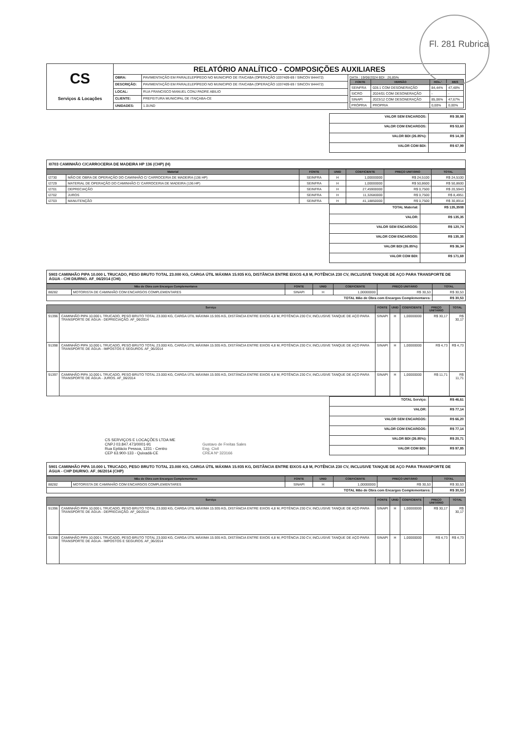Fl. 281 Rubrica
| CS Serviços & Locações | RELATÓRIO ANALÍTICO - COMPOSIÇÕES AUXILIARES | | |
| | OBRA: | PAVIMENTAÇÃO EM PARALELEPÍPEDO NO MUNICIPIO DE ITAICABA (OPERAÇÃO 1037409-69 / SINCOV 844472) | DATA : 19/06/2024 BDI : 26,85% / FONTE / VERSÃO / HORA / MES / / --- / --- / --- / --- / / SEINFRA / 028.1 COM DESONERAÇÃO / 84,44% / 47,48% / / SICRO / 2024/01 COM DESONERAÇÃO / - / - / / SINAPI / 2023/12 COM DESONERAÇÃO / 85,06% / 47,67% / / PRÓPRIA / PROPRIA / 0,00% / 0,00% / |
| | DESCRIÇÃO: | PAVIMENTAÇÃO EM PARALELEPÍPEDO NO MUNICIPIO DE ITAICABA (OPERAÇÃO 1037409-69 / SINCOV 844472) | |
| | LOCAL: | RUA FRANCISCO MANUEL CONJ PADRE ABILIO | |
| | CLIENTE: | PREFEITURA MUNICIPAL DE ITAIÇABA-CE | |
| | UNIDADES: | 1.0UND | |
| VALOR SEM ENCARGOS: | R$ 38,98 |
| VALOR COM ENCARGOS: | R$ 53,60 |
| VALOR BDI (26.85%): | R$ 14,39 |
| VALOR COM BDI: | R$ 67,99 |
I0703 CAMINHÃO C/CARROCERIA DE MADEIRA HP 136 (CHP) (H)
| Material | | FONTE | UNID | COEFICIENTE | PREÇO UNITÁRIO | TOTAL |
| --- | --- | --- | --- | --- | --- | --- |
| I2730 | MÃO DE OBRA DE OPERAÇÃO DO CAMINHÃO C/ CARROCERIA DE MADEIRA (136 HP) | SEINFRA | H | 1,00000000 | R$ 24,5100 | R$ 24,5100 |
| I2729 | MATERIAL DE OPERAÇÃO DO CAMINHÃO C/ CARROCERIA DE MADEIRA (136 HP) | SEINFRA | H | 1,00000000 | R$ 50,8600 | R$ 50,8600 |
| I2701 | DEPRECIAÇÃO | SEINFRA | H | 27,45900000 | R$ 0,7500 | R$ 20,5943 |
| I2702 | JUROS | SEINFRA | H | 11,32680000 | R$ 0,7500 | R$ 8,4951 |
| I2703 | MANUTENÇÃO | SEINFRA | H | 41,18850000 | R$ 0,7500 | R$ 30,8914 |
| TOTAL Material: | R$ 135,3508 |
| VALOR: | R$ 135,35 |
| VALOR SEM ENCARGOS: | R$ 120,74 |
| VALOR COM ENCARGOS: | R$ 135,35 |
| VALOR BDI (26.85%): | R$ 36,34 |
| VALOR COM BDI: | R$ 171,69 |
5903 CAMINHÃO PIPA 10.000 L TRUCADO, PESO BRUTO TOTAL 23.000 KG, CARGA ÚTIL MÁXIMA 15.935 KG, DISTÂNCIA ENTRE EIXOS 4,8 M, POTÊNCIA 230 CV, INCLUSIVE TANQUE DE AÇO PARA TRANSPORTE DE ÁGUA - CHI DIURNO. AF_06/2014 (CHI)
| Mão de Obra com Encargos Complementares | | FONTE | UNID | COEFICIENTE | PREÇO UNITÁRIO | TOTAL |
| --- | --- | --- | --- | --- | --- | --- |
| 88282 | MOTORISTA DE CAMINHÃO COM ENCARGOS COMPLEMENTARES | SINAPI | H | 1,00000000 | R$ 30,53 | R$ 30,53 |
| TOTAL Mão de Obra com Encargos Complementares: | | | | | | R$ 30,53 |
| Serviço | | FONTE | UNID | COEFICIENTE | PREÇO UNITÁRIO | TOTAL |
| --- | --- | --- | --- | --- | --- | --- |
| 91396 | CAMINHÃO PIPA 10.000 L TRUCADO, PESO BRUTO TOTAL 23.000 KG, CARGA ÚTIL MÁXIMA 15.935 KG, DISTÂNCIA ENTRE EIXOS 4,8 M, POTÊNCIA 230 CV, INCLUSIVE TANQUE DE AÇO PARA TRANSPORTE DE ÁGUA - DEPRECIAÇÃO. AF_06/2014 | SINAPI | H | 1,00000000 | R$ 30,17 | R$ 30,17 |
| 91398 | CAMINHÃO PIPA 10.000 L TRUCADO, PESO BRUTO TOTAL 23.000 KG, CARGA ÚTIL MÁXIMA 15.935 KG, DISTÂNCIA ENTRE EIXOS 4,8 M, POTÊNCIA 230 CV, INCLUSIVE TANQUE DE AÇO PARA TRANSPORTE DE ÁGUA - IMPOSTOS E SEGUROS. AF_06/2014 | SINAPI | H | 1,00000000 | R$ 4,73 | R$ 4,73 |
| 91397 | CAMINHÃO PIPA 10.000 L TRUCADO, PESO BRUTO TOTAL 23.000 KG, CARGA ÚTIL MÁXIMA 15.935 KG, DISTÂNCIA ENTRE EIXOS 4,8 M, POTÊNCIA 230 CV, INCLUSIVE TANQUE DE AÇO PARA TRANSPORTE DE ÁGUA - JUROS. AF_06/2014 | SINAPI | H | 1,00000000 | R$ 11,71 | R$ 11,71 |
CS SERVIÇOS E LOCAÇÕES LTDA ME
CNPJ 03.847.473/0001-91
Rua Epitácio Pessoa, 1231 - Centro
CEP 63.900-133 - Quixadá-CE
Gustavo de Freitas Sales
Eng. Civil
CREA Nº 323166
| TOTAL Serviço: | R$ 46,61 |
| VALOR: | R$ 77,14 |
| VALOR SEM ENCARGOS: | R$ 66,20 |
| VALOR COM ENCARGOS: | R$ 77,14 |
| VALOR BDI (26.85%): | R$ 20,71 |
| VALOR COM BDI: | R$ 97,85 |
5901 CAMINHÃO PIPA 10.000 L TRUCADO, PESO BRUTO TOTAL 23.000 KG, CARGA ÚTIL MÁXIMA 15.935 KG, DISTÂNCIA ENTRE EIXOS 4,8 M, POTÊNCIA 230 CV, INCLUSIVE TANQUE DE AÇO PARA TRANSPORTE DE ÁGUA - CHP DIURNO. AF_06/2014 (CHP)
| Mão de Obra com Encargos Complementares | | FONTE | UNID | COEFICIENTE | PREÇO UNITÁRIO | TOTAL |
| --- | --- | --- | --- | --- | --- | --- |
| 88282 | MOTORISTA DE CAMINHÃO COM ENCARGOS COMPLEMENTARES | SINAPI | H | 1,00000000 | R$ 30,53 | R$ 30,53 |
| TOTAL Mão de Obra com Encargos Complementares: | | | | | | R$ 30,53 |
| Serviço | | FONTE | UNID | COEFICIENTE | PREÇO UNITÁRIO | TOTAL |
| --- | --- | --- | --- | --- | --- | --- |
| 91396 | CAMINHÃO PIPA 10.000 L TRUCADO, PESO BRUTO TOTAL 23.000 KG, CARGA ÚTIL MÁXIMA 15.935 KG, DISTÂNCIA ENTRE EIXOS 4,8 M, POTÊNCIA 230 CV, INCLUSIVE TANQUE DE AÇO PARA TRANSPORTE DE ÁGUA - DEPRECIAÇÃO. AF_06/2014 | SINAPI | H | 1,00000000 | R$ 30,17 | R$ 30,17 |
| 91398 | CAMINHÃO PIPA 10.000 L TRUCADO, PESO BRUTO TOTAL 23.000 KG, CARGA ÚTIL MÁXIMA 15.935 KG, DISTÂNCIA ENTRE EIXOS 4,8 M, POTÊNCIA 230 CV, INCLUSIVE TANQUE DE AÇO PARA TRANSPORTE DE ÁGUA - IMPOSTOS E SEGUROS. AF_06/2014 | SINAPI | H | 1,00000000 | R$ 4,73 | R$ 4,73 |